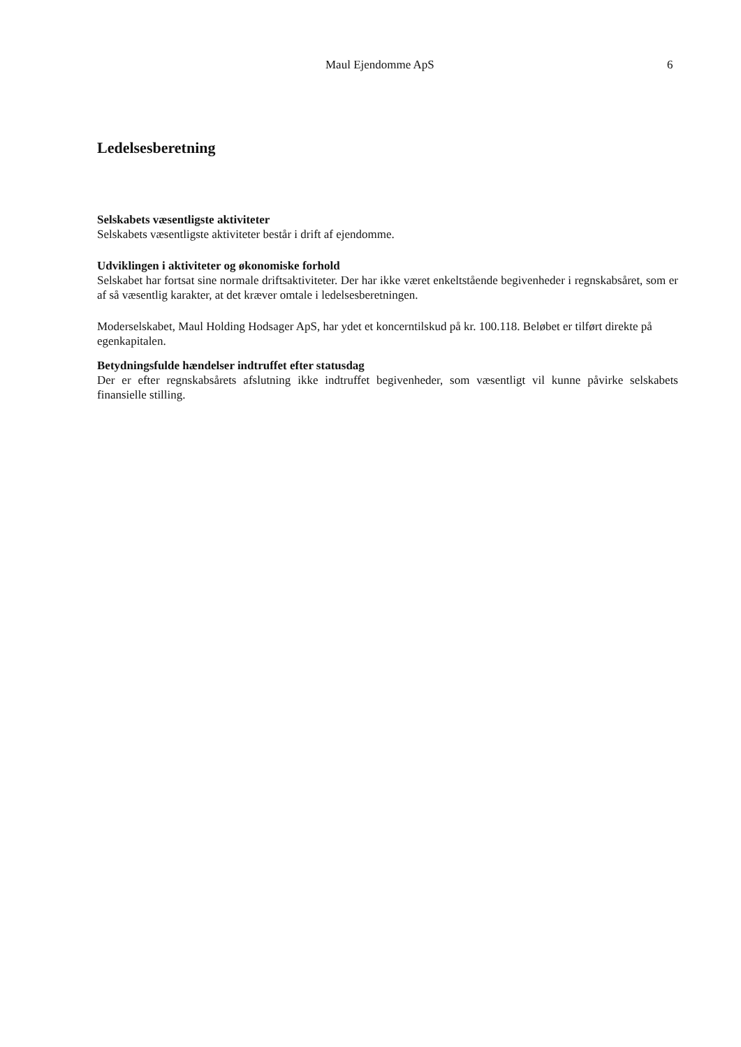Maul Ejendomme ApS 6
Ledelsesberetning
Selskabets væsentligste aktiviteter
Selskabets væsentligste aktiviteter består i drift af ejendomme.
Udviklingen i aktiviteter og økonomiske forhold
Selskabet har fortsat sine normale driftsaktiviteter. Der har ikke været enkeltstående begivenheder i regnskabsåret, som er af så væsentlig karakter, at det kræver omtale i ledelsesberetningen.
Moderselskabet, Maul Holding Hodsager ApS, har ydet et koncerntilskud på kr. 100.118. Beløbet er tilført direkte på egenkapitalen.
Betydningsfulde hændelser indtruffet efter statusdag
Der er efter regnskabsårets afslutning ikke indtruffet begivenheder, som væsentligt vil kunne påvirke selskabets finansielle stilling.